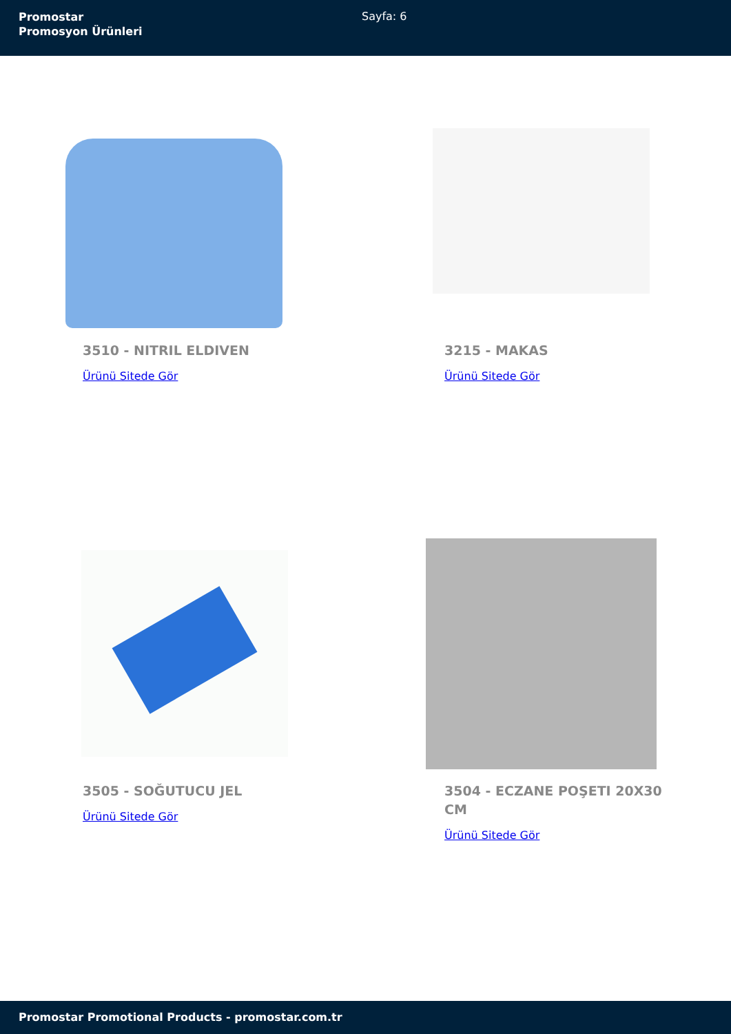Promostar
Promosyon Ürünleri
Sayfa: 6
3510 - NITRIL ELDIVEN
Ürünü Sitede Gör
3215 - MAKAS
Ürünü Sitede Gör
3505 - SOĞUTUCU JEL
Ürünü Sitede Gör
3504 - ECZANE POŞETI 20X30 CM
Ürünü Sitede Gör
Promostar Promotional Products - promostar.com.tr